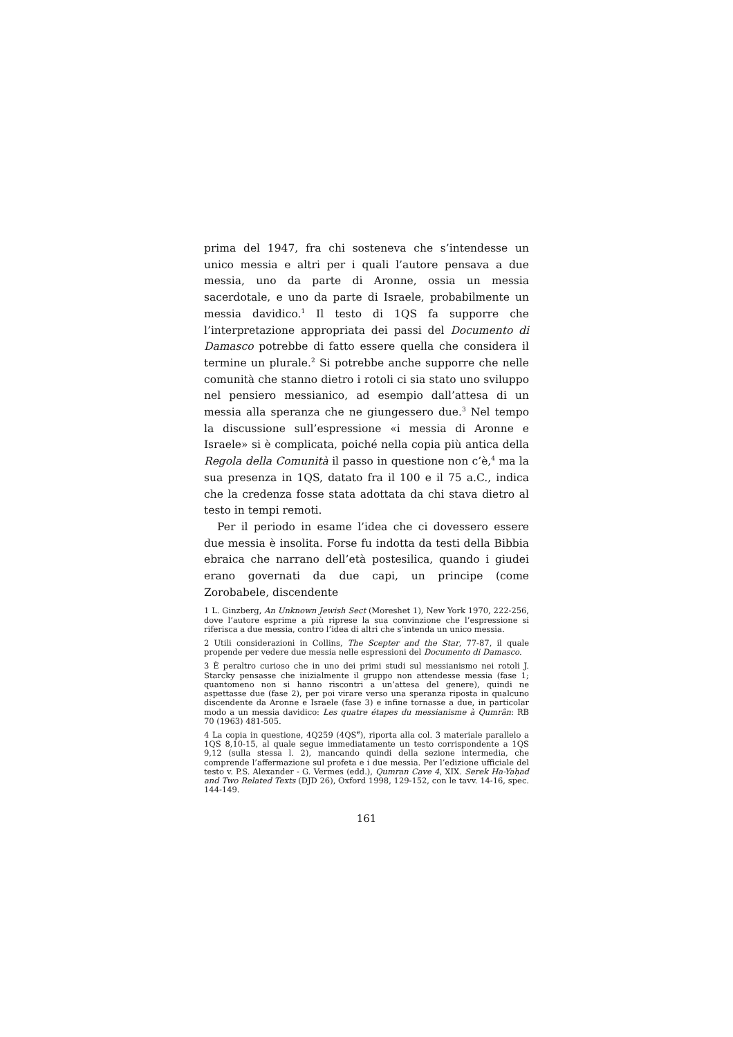prima del 1947, fra chi sosteneva che s’intendesse un unico messia e altri per i quali l’autore pensava a due messia, uno da parte di Aronne, ossia un messia sacerdotale, e uno da parte di Israele, probabilmente un messia davidico.<sup>1</sup> Il testo di 1QS fa supporre che l’interpretazione appropriata dei passi del Documento di Damasco potrebbe di fatto essere quella che considera il termine un plurale.<sup>2</sup> Si potrebbe anche supporre che nelle comunità che stanno dietro i rotoli ci sia stato uno sviluppo nel pensiero messianico, ad esempio dall’attesa di un messia alla speranza che ne giungessero due.<sup>3</sup> Nel tempo la discussione sull’espressione «i messia di Aronne e Israele» si è complicata, poiché nella copia più antica della Regola della Comunità il passo in questione non c’è,<sup>4</sup> ma la sua presenza in 1QS, datato fra il 100 e il 75 a.C., indica che la credenza fosse stata adottata da chi stava dietro al testo in tempi remoti.
Per il periodo in esame l’idea che ci dovessero essere due messia è insolita. Forse fu indotta da testi della Bibbia ebraica che narrano dell’età postesilica, quando i giudei erano governati da due capi, un principe (come Zorobabele, discendente
1 L. Ginzberg, An Unknown Jewish Sect (Moreshet 1), New York 1970, 222-256, dove l’autore esprime a più riprese la sua convinzione che l’espressione si riferisca a due messia, contro l’idea di altri che s’intenda un unico messia.
2 Utili considerazioni in Collins, The Scepter and the Star, 77-87, il quale propende per vedere due messia nelle espressioni del Documento di Damasco.
3 È peraltro curioso che in uno dei primi studi sul messianismo nei rotoli J. Starcky pensasse che inizialmente il gruppo non attendesse messia (fase 1; quantomeno non si hanno riscontri a un’attesa del genere), quindi ne aspettasse due (fase 2), per poi virare verso una speranza riposta in qualcuno discendente da Aronne e Israele (fase 3) e infine tornasse a due, in particolar modo a un messia davidico: Les quatre étapes du messianisme à Qumrân: RB 70 (1963) 481-505.
4 La copia in questione, 4Q259 (4QS<sup>e</sup>), riporta alla col. 3 materiale parallelo a 1QS 8,10-15, al quale segue immediatamente un testo corrispondente a 1QS 9,12 (sulla stessa l. 2), mancando quindi della sezione intermedia, che comprende l’affermazione sul profeta e i due messia. Per l’edizione ufficiale del testo v. P.S. Alexander - G. Vermes (edd.), Qumran Cave 4, XIX. Serek Ha-Yaḥad and Two Related Texts (DJD 26), Oxford 1998, 129-152, con le tavv. 14-16, spec. 144-149.
161